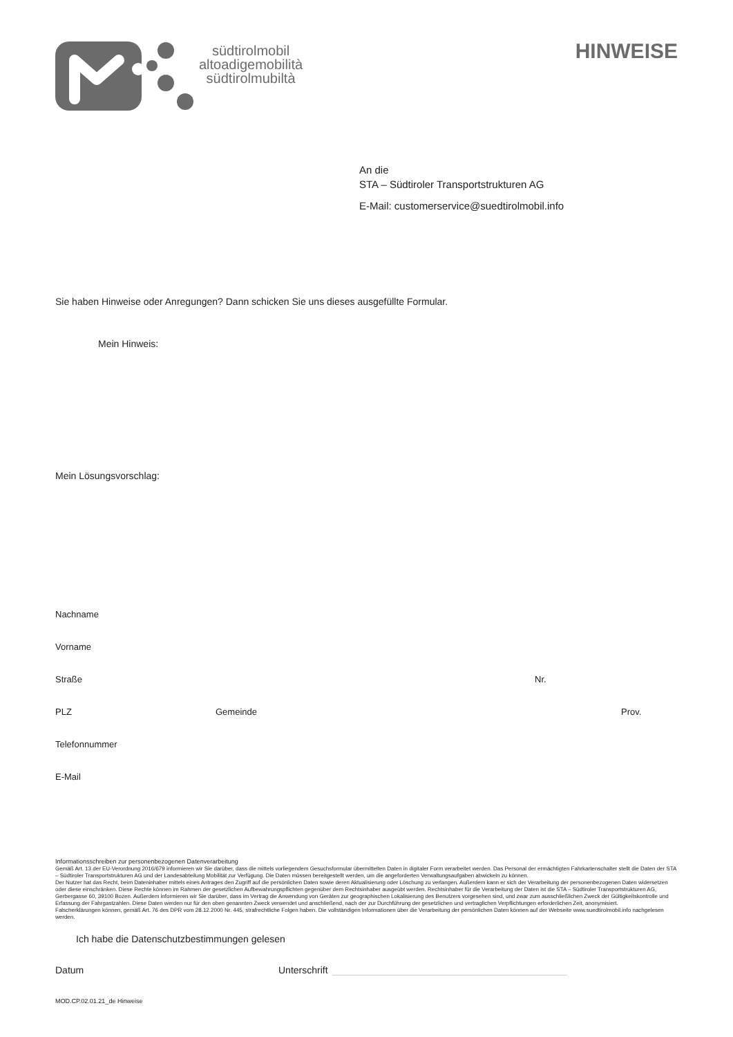südtirolmobil
altoadigemobilità
südtirolmubiltà
HINWEISE
An die
STA – Südtiroler Transportstrukturen AG
E-Mail: customerservice@suedtirolmobil.info
Sie haben Hinweise oder Anregungen? Dann schicken Sie uns dieses ausgefüllte Formular.
Mein Hinweis:
Mein Lösungsvorschlag:
Nachname
Vorname
Straße Nr.
PLZ Gemeinde Prov.
Telefonnummer
E-Mail
Informationsschreiben zur personenbezogenen Datenverarbeitung
Gemäß Art. 13 der EU-Verordnung 2016/679 informieren wir Sie darüber, dass die mittels vorliegendem Gesuchsformular übermittelten Daten in digitaler Form verarbeitet werden. Das Personal der ermächtigten Fahrkartenschalter stellt die Daten der STA – Südtiroler Transportstrukturen AG und der Landesabteilung Mobilität zur Verfügung. Die Daten müssen bereitgestellt werden, um die angeforderten Verwaltungsaufgaben abwickeln zu können.
Der Nutzer hat das Recht, beim Dateninhaber mittels eines Antrages den Zugriff auf die persönlichen Daten sowie deren Aktualisierung oder Löschung zu verlangen. Außerdem kann er sich der Verarbeitung der personenbezogenen Daten widersetzen oder diese einschränken. Diese Rechte können im Rahmen der gesetzlichen Aufbewahrungspflichten gegenüber dem Rechtsinhaber ausgeübt werden. Rechtsinhaber für die Verarbeitung der Daten ist die STA – Südtiroler Transportstrukturen AG, Gerbergasse 60, 39100 Bozen. Außerdem informieren wir Sie darüber, dass im Vertrag die Anwendung von Geräten zur geographischen Lokalisierung des Benutzers vorgesehen sind, und zwar zum ausschließlichen Zweck der Gültigkeitskontrolle und Erfassung der Fahrgastzahlen. Diese Daten werden nur für den oben genannten Zweck verwendet und anschließend, nach der zur Durchführung der gesetzlichen und vertraglichen Verpflichtungen erforderlichen Zeit, anonymisiert.
Falscherklärungen können, gemäß Art. 76 des DPR vom 28.12.2000 Nr. 445, strafrechtliche Folgen haben. Die vollständigen Informationen über die Verarbeitung der persönlichen Daten können auf der Webseite www.suedtirolmobil.info nachgelesen werden.
Ich habe die Datenschutzbestimmungen gelesen
Datum Unterschrift
MOD.CP.02.01.21_de Hinweise